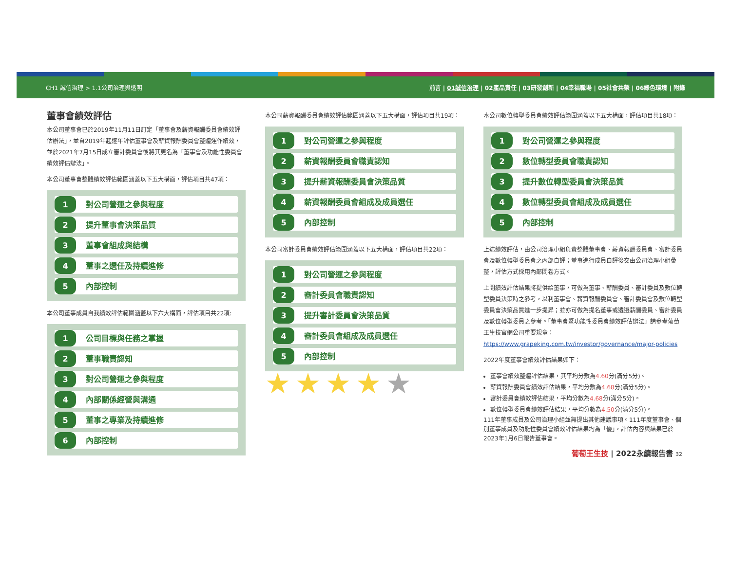CH1 誠信治理 > 1.1公司治理與透明 前言 | 01誠信治理 | 02產品責任 | 03研發創新 | 04幸福職場 | 05社會共榮 | 06綠色環境 | 附錄
董事會績效評估
本公司董事會已於2019年11月11日訂定「董事會及薪資報酬委員會績效評估辦法」，並自2019年起逐年評估董事會及薪資報酬委員會整體運作績效，並於2021年7月15日成立審計委員會後將其更名為「董事會及功能性委員會績效評估辦法」。
本公司董事會整體績效評估範圍涵蓋以下五大構面，評估項目共47項：
1 對公司營運之參與程度
2 提升董事會決策品質
3 董事會組成與結構
4 董事之選任及持續進修
5 內部控制
本公司董事成員自我績效評估範圍涵蓋以下六大構面，評估項目共22項:
1 公司目標與任務之掌握
2 董事職責認知
3 對公司營運之參與程度
4 內部關係經營與溝通
5 董事之專業及持續進修
6 內部控制
本公司薪資報酬委員會績效評估範圍涵蓋以下五大構面，評估項目共19項：
1 對公司營運之參與程度
2 薪資報酬委員會職責認知
3 提升薪資報酬委員會決策品質
4 薪資報酬委員會組成及成員選任
5 內部控制
本公司審計委員會績效評估範圍涵蓋以下五大構面，評估項目共22項：
1 對公司營運之參與程度
2 審計委員會職責認知
3 提升審計委員會決策品質
4 審計委員會組成及成員選任
5 內部控制
★★★★★
本公司數位轉型委員會績效評估範圍涵蓋以下五大構面，評估項目共18項：
1 對公司營運之參與程度
2 數位轉型委員會職責認知
3 提升數位轉型委員會決策品質
4 數位轉型委員會組成及成員選任
5 內部控制
上述績效評估，由公司治理小組負責整體董事會、薪資報酬委員會、審計委員會及數位轉型委員會之內部自評；董事進行成員自評後交由公司治理小組彙整，評估方式採用內部問卷方式。
上開績效評估結果將提供給董事，可做為董事、薪酬委員、審計委員及數位轉型委員決策時之參考，以利董事會、薪資報酬委員會、審計委員會及數位轉型委員會決策品質進一步提昇；並亦可做為提名董事或遴選薪酬委員、審計委員及數位轉型委員之參考。「董事會暨功能性委員會績效評估辦法」請參考葡萄王生技官網公司重要規章：https://www.grapeking.com.tw/investor/governance/major-policies
2022年度董事會績效評估結果如下：
董事會績效整體評估結果，其平均分數為4.60分(滿分5分)。
薪資報酬委員會績效評估結果，平均分數為4.68分(滿分5分)。
審計委員會績效評估結果，平均分數為4.68分(滿分5分)。
數位轉型委員會績效評估結果，平均分數為4.50分(滿分5分)。
111年董事成員及公司治理小組並無提出其他建議事項。111年度董事會、個別董事成員及功能性委員會績效評估結果均為「優」，評估內容與結果已於2023年1月6日報告董事會。
葡萄王生技 | 2022永續報告書 32